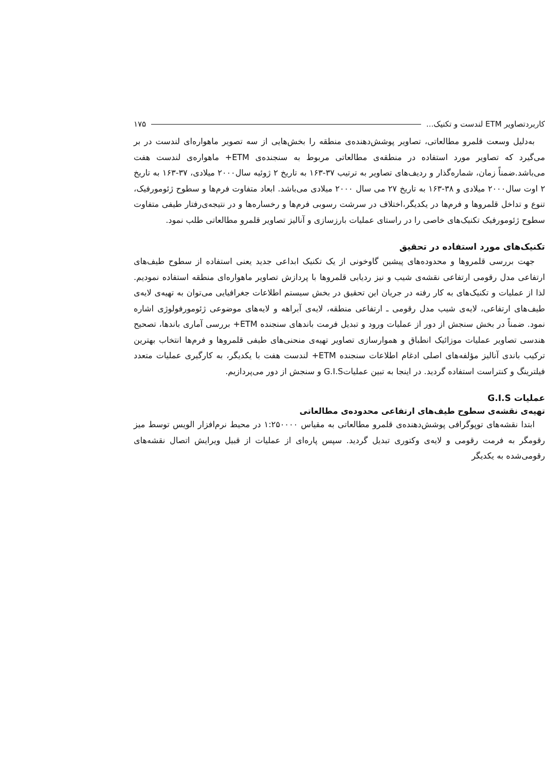کاربردتصاویر ETM لندست و تکنیک... ۱۷۵
به‌دلیل وسعت قلمرو مطالعاتی، تصاویر پوشش‌دهنده‌ی منطقه را بخش‌هایی از سه تصویر ماهواره‌ای لندست در بر می‌گیرد که تصاویر مورد استفاده در منطقه‌ی مطالعاتی مربوط به سنجنده‌ی ETM+ ماهواره‌ی لندست هفت می‌باشد.ضمناً زمان، شماره‌گذار و ردیف‌های تصاویر به ترتیب ۳۷-۱۶۳ به تاریخ ۲ ژوئیه سال۲۰۰۰ میلادی، ۳۷-۱۶۳ به تاریخ ۲ اوت سال۲۰۰۰ میلادی و ۳۸-۱۶۳ به تاریخ ۲۷ می سال ۲۰۰۰ میلادی می‌باشد. ابعاد متفاوت فرم‌ها و سطوح ژئومورفیک، تنوع و تداخل قلمروها و فرم‌ها در یکدیگر،اختلاف در سرشت رسوبی فرم‌ها و رخساره‌ها و در نتیجه‌ی‌رفتار طیفی متفاوت سطوح ژئومورفیک تکنیک‌های خاصی را در راستای عملیات بارزسازی و آنالیز تصاویر قلمرو مطالعاتی طلب نمود.
تکنیک‌های مورد استفاده در تحقیق
جهت بررسی قلمروها و محدوده‌های پیشین گاوخونی از یک تکنیک ابداعی جدید یعنی استفاده از سطوح طیف‌های ارتفاعی مدل رقومی ارتفاعی نقشه‌ی شیب و نیز ردیابی قلمروها با پردازش تصاویر ماهواره‌ای منطقه استفاده نمودیم. لذا از عملیات و تکنیک‌های به کار رفته در جریان این تحقیق در بخش سیستم اطلاعات جغرافیایی می‌توان به تهیه‌ی لایه‌ی طیف‌های ارتفاعی، لایه‌ی شیب مدل رقومی ـ ارتفاعی منطقه، لایه‌ی آبراهه و لایه‌های موضوعی ژئومورفولوژی اشاره نمود. ضمناً در بخش سنجش از دور از عملیات ورود و تبدیل فرمت باندهای سنجنده ETM+ بررسی آماری باندها، تصحیح هندسی تصاویر عملیات موزائیک انطباق و هموارسازی تصاویر تهیه‌ی منحنی‌های طیفی قلمروها و فرم‌ها انتخاب بهترین ترکیب باندی آنالیز مؤلفه‌های اصلی ادغام اطلاعات سنجنده ETM+ لندست هفت با یکدیگر، به کارگیری عملیات متعدد فیلترینگ و کنتراست استفاده گردید. در اینجا به تبین عملیاتG.I.S و سنجش از دور می‌پردازیم.
عملیات G.I.S
تهیه‌ی نقشه‌ی سطوح طیف‌های ارتفاعی محدوده‌ی مطالعاتی
ابتدا نقشه‌های توپوگرافی پوشش‌دهنده‌ی قلمرو مطالعاتی به مقیاس ۱:۲۵۰۰۰۰ در محیط نرم‌افزار الویس توسط میز رقومگر به فرمت رقومی و لایه‌ی وکتوری تبدیل گردید. سپس پاره‌ای از عملیات از قبیل ویرایش اتصال نقشه‌های رقومی‌شده به یکدیگر